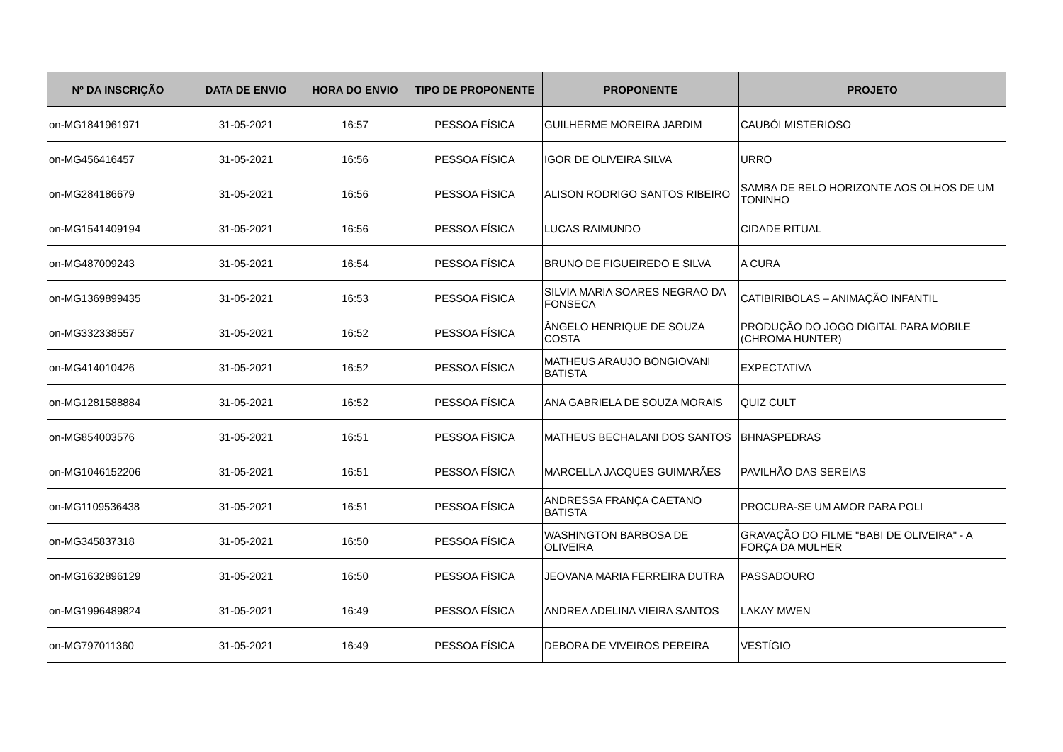| Nº DA INSCRIÇÃO | DATA DE ENVIO | HORA DO ENVIO | TIPO DE PROPONENTE | PROPONENTE | PROJETO |
| --- | --- | --- | --- | --- | --- |
| on-MG1841961971 | 31-05-2021 | 16:57 | PESSOA FÍSICA | GUILHERME MOREIRA JARDIM | CAUBÓI MISTERIOSO |
| on-MG456416457 | 31-05-2021 | 16:56 | PESSOA FÍSICA | IGOR DE OLIVEIRA SILVA | URRO |
| on-MG284186679 | 31-05-2021 | 16:56 | PESSOA FÍSICA | ALISON RODRIGO SANTOS RIBEIRO | SAMBA DE BELO HORIZONTE AOS OLHOS DE UM TONINHO |
| on-MG1541409194 | 31-05-2021 | 16:56 | PESSOA FÍSICA | LUCAS RAIMUNDO | CIDADE RITUAL |
| on-MG487009243 | 31-05-2021 | 16:54 | PESSOA FÍSICA | BRUNO DE FIGUEIREDO E SILVA | A CURA |
| on-MG1369899435 | 31-05-2021 | 16:53 | PESSOA FÍSICA | SILVIA MARIA SOARES NEGRAO DA FONSECA | CATIBIRIBOLAS – ANIMAÇÃO INFANTIL |
| on-MG332338557 | 31-05-2021 | 16:52 | PESSOA FÍSICA | ÂNGELO HENRIQUE DE SOUZA COSTA | PRODUÇÃO DO JOGO DIGITAL PARA MOBILE (CHROMA HUNTER) |
| on-MG414010426 | 31-05-2021 | 16:52 | PESSOA FÍSICA | MATHEUS ARAUJO BONGIOVANI BATISTA | EXPECTATIVA |
| on-MG1281588884 | 31-05-2021 | 16:52 | PESSOA FÍSICA | ANA GABRIELA DE SOUZA MORAIS | QUIZ CULT |
| on-MG854003576 | 31-05-2021 | 16:51 | PESSOA FÍSICA | MATHEUS BECHALANI DOS SANTOS | BHNASPEDRAS |
| on-MG1046152206 | 31-05-2021 | 16:51 | PESSOA FÍSICA | MARCELLA JACQUES GUIMARÃES | PAVILHÃO DAS SEREIAS |
| on-MG1109536438 | 31-05-2021 | 16:51 | PESSOA FÍSICA | ANDRESSA FRANÇA CAETANO BATISTA | PROCURA-SE UM AMOR PARA POLI |
| on-MG345837318 | 31-05-2021 | 16:50 | PESSOA FÍSICA | WASHINGTON BARBOSA DE OLIVEIRA | GRAVAÇÃO DO FILME "BABI DE OLIVEIRA" - A FORÇA DA MULHER |
| on-MG1632896129 | 31-05-2021 | 16:50 | PESSOA FÍSICA | JEOVANA MARIA FERREIRA DUTRA | PASSADOURO |
| on-MG1996489824 | 31-05-2021 | 16:49 | PESSOA FÍSICA | ANDREA ADELINA VIEIRA SANTOS | LAKAY MWEN |
| on-MG797011360 | 31-05-2021 | 16:49 | PESSOA FÍSICA | DEBORA DE VIVEIROS PEREIRA | VESTÍGIO |